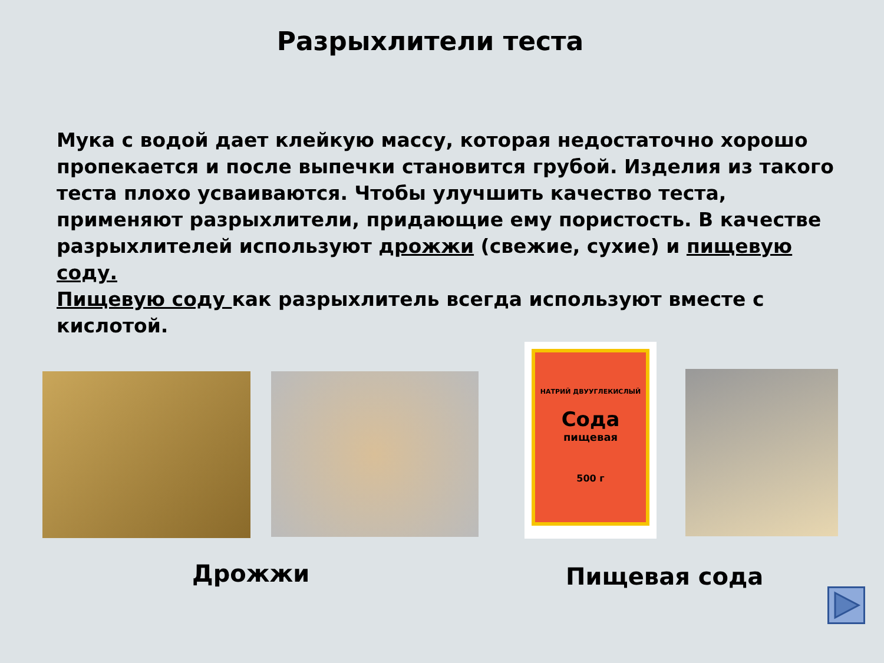Разрыхлители теста
Мука с водой дает клейкую массу, которая недостаточно хорошо пропекается и после выпечки становится грубой. Изделия из такого теста плохо усваиваются. Чтобы улучшить качество теста, применяют разрыхлители, придающие ему пористость. В качестве разрыхлителей используют дрожжи (свежие, сухие) и пищевую соду.
Пищевую соду как разрыхлитель всегда используют вместе с кислотой.
НАТРИЙ ДВУУГЛЕКИСЛЫЙ
Сода
пищевая
500 г
Дрожжи Пищевая сода